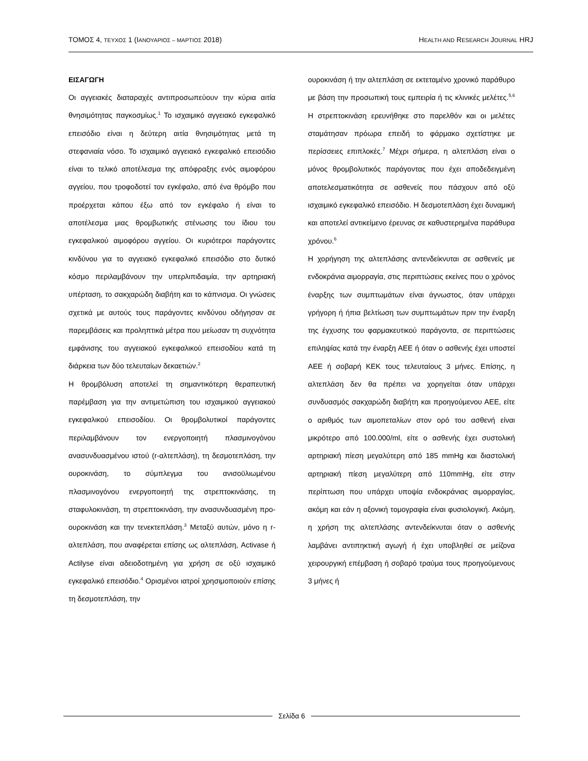ΤΟΜΟΣ 4, ΤΕΥΧΟΣ 1 (ΙΑΝΟΥΑΡΙΟΣ – ΜΑΡΤΙΟΣ 2018)
HEALTH AND RESEARCH JOURNAL HRJ
ΕΙΣΑΓΩΓΗ
Οι αγγειακές διαταραχές αντιπροσωπεύουν την κύρια αιτία θνησιμότητας παγκοσμίως.<sup>1</sup> Το ισχαιμικό αγγειακό εγκεφαλικό επεισόδιο είναι η δεύτερη αιτία θνησιμότητας μετά τη στεφανιαία νόσο. Το ισχαιμικό αγγειακό εγκεφαλικό επεισόδιο είναι το τελικό αποτέλεσμα της απόφραξης ενός αιμοφόρου αγγείου, που τροφοδοτεί τον εγκέφαλο, από ένα θρόμβο που προέρχεται κάπου έξω από τον εγκέφαλο ή είναι το αποτέλεσμα μιας θρομβωτικής στένωσης του ίδιου του εγκεφαλικού αιμοφόρου αγγείου. Οι κυριότεροι παράγοντες κινδύνου για το αγγειακό εγκεφαλικό επεισόδιο στο δυτικό κόσμο περιλαμβάνουν την υπερλιπιδαιμία, την αρτηριακή υπέρταση, το σακχαρώδη διαβήτη και το κάπνισμα. Οι γνώσεις σχετικά με αυτούς τους παράγοντες κινδύνου οδήγησαν σε παρεμβάσεις και προληπτικά μέτρα που μείωσαν τη συχνότητα εμφάνισης του αγγειακού εγκεφαλικού επεισοδίου κατά τη διάρκεια των δύο τελευταίων δεκαετιών.<sup>2</sup>
Η θρομβόλυση αποτελεί τη σημαντικότερη θεραπευτική παρέμβαση για την αντιμετώπιση του ισχαιμικού αγγειακού εγκεφαλικού επεισοδίου. Οι θρομβολυτικοί παράγοντες περιλαμβάνουν τον ενεργοποιητή πλασμινογόνου ανασυνδυασμένου ιστού (r-αλτεπλάση), τη δεσμοτεπλάση, την ουροκινάση, το σύμπλεγμα του ανισοϋλιωμένου πλασμινογόνου ενεργοποιητή της στρεπτοκινάσης, τη σταφυλοκινάση, τη στρεπτοκινάση, την ανασυνδυασμένη προ-ουροκινάση και την τενεκτεπλάση.<sup>3</sup> Μεταξύ αυτών, μόνο η r-αλτεπλάση, που αναφέρεται επίσης ως αλτεπλάση, Activase ή Actilyse είναι αδειοδοτημένη για χρήση σε οξύ ισχαιμικό εγκεφαλικό επεισόδιο.<sup>4</sup> Ορισμένοι ιατροί χρησιμοποιούν επίσης τη δεσμοτεπλάση, την
ουροκινάση ή την αλτεπλάση σε εκτεταμένο χρονικό παράθυρο με βάση την προσωπική τους εμπειρία ή τις κλινικές μελέτες.<sup>5,6</sup> Η στρεπτοκινάση ερευνήθηκε στο παρελθόν και οι μελέτες σταμάτησαν πρόωρα επειδή το φάρμακο σχετίστηκε με περίσσειες επιπλοκές.<sup>7</sup> Μέχρι σήμερα, η αλτεπλάση είναι ο μόνος θρομβολυτικός παράγοντας που έχει αποδεδειγμένη αποτελεσματικότητα σε ασθενείς που πάσχουν από οξύ ισχαιμικό εγκεφαλικό επεισόδιο. Η δεσμοτεπλάση έχει δυναμική και αποτελεί αντικείμενο έρευνας σε καθυστερημένα παράθυρα χρόνου.<sup>6</sup>
Η χορήγηση της αλτεπλάσης αντενδείκνυται σε ασθενείς με ενδοκράνια αιμορραγία, στις περιπτώσεις εκείνες που ο χρόνος έναρξης των συμπτωμάτων είναι άγνωστος, όταν υπάρχει γρήγορη ή ήπια βελτίωση των συμπτωμάτων πριν την έναρξη της έγχυσης του φαρμακευτικού παράγοντα, σε περιπτώσεις επιληψίας κατά την έναρξη ΑΕΕ ή όταν ο ασθενής έχει υποστεί ΑΕΕ ή σοβαρή ΚΕΚ τους τελευταίους 3 μήνες. Επίσης, η αλτεπλάση δεν θα πρέπει να χορηγείται όταν υπάρχει συνδυασμός σακχαρώδη διαβήτη και προηγούμενου ΑΕΕ, είτε ο αριθμός των αιμοπεταλίων στον ορό του ασθενή είναι μικρότερο από 100.000/ml, είτε ο ασθενής έχει συστολική αρτηριακή πίεση μεγαλύτερη από 185 mmHg και διαστολική αρτηριακή πίεση μεγαλύτερη από 110mmHg, είτε στην περίπτωση που υπάρχει υποψία ενδοκράνιας αιμορραγίας, ακόμη και εάν η αξονική τομογραφία είναι φυσιολογική. Ακόμη, η χρήση της αλτεπλάσης αντενδείκνυται όταν ο ασθενής λαμβάνει αντιπηκτική αγωγή ή έχει υποβληθεί σε μείζονα χειρουργική επέμβαση ή σοβαρό τραύμα τους προηγούμενους 3 μήνες ή
Σελίδα 6